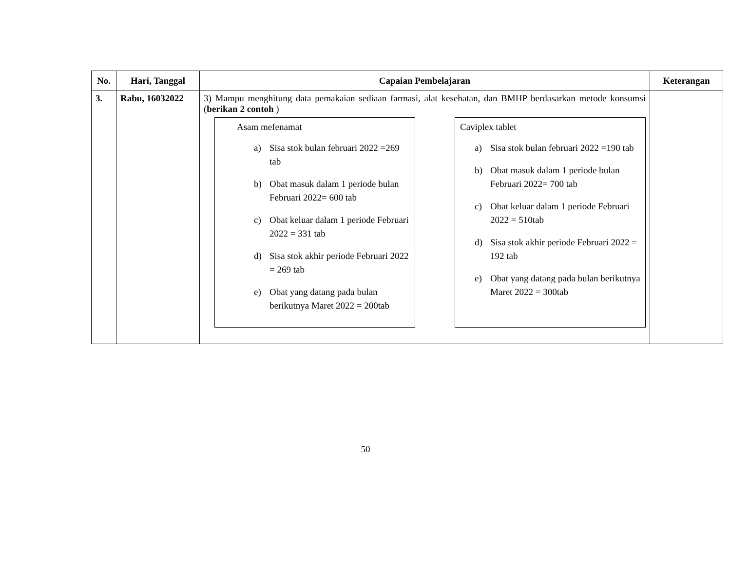| No. | Hari, Tanggal | Capaian Pembelajaran | Keterangan |
| --- | --- | --- | --- |
| 3. | Rabu, 16032022 | 3) Mampu menghitung data pemakaian sediaan farmasi, alat kesehatan, dan BMHP berdasarkan metode konsumsi ( berikan 2 contoh ) Asam mefenamat a) Sisa stok bulan februari 2022 =269 tab b) Obat masuk dalam 1 periode bulan Februari 2022= 600 tab c) Obat keluar dalam 1 periode Februari 2022 = 331 tab d) Sisa stok akhir periode Februari 2022 = 269 tab e) Obat yang datang pada bulan berikutnya Maret 2022 = 200tab Caviplex tablet a) Sisa stok bulan februari 2022 =190 tab b) Obat masuk dalam 1 periode bulan Februari 2022= 700 tab c) Obat keluar dalam 1 periode Februari 2022 = 510tab d) Sisa stok akhir periode Februari 2022 = 192 tab e) Obat yang datang pada bulan berikutnya Maret 2022 = 300tab | |
50